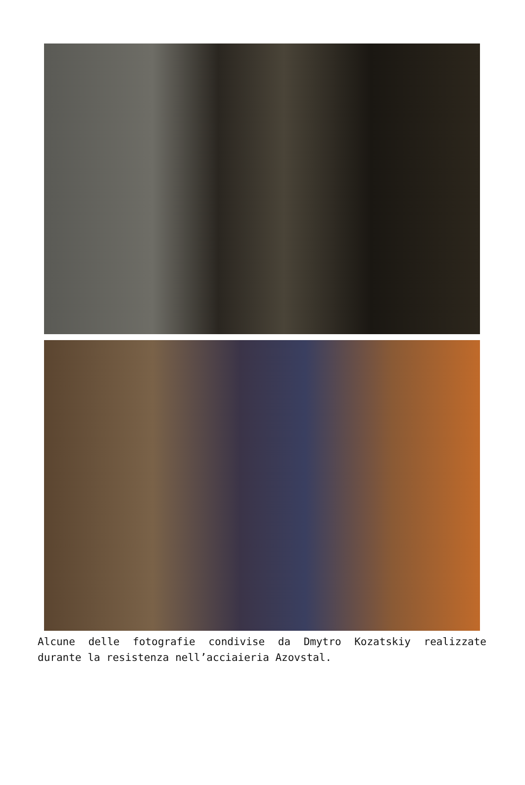Alcune delle fotografie condivise da Dmytro Kozatskiy realizzate durante la resistenza nell’acciaieria Azovstal.